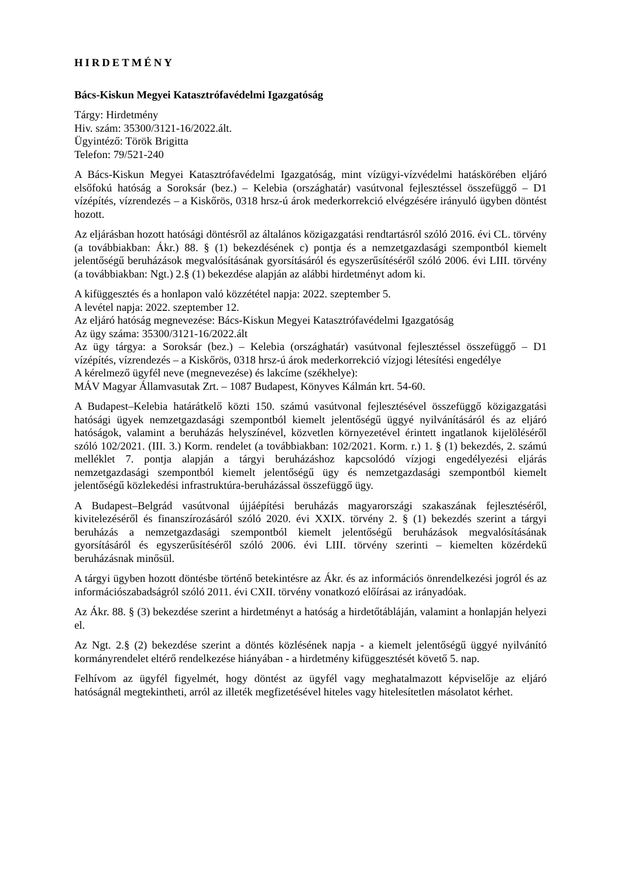HIRDETMÉNY
Bács-Kiskun Megyei Katasztrófavédelmi Igazgatóság
Tárgy: Hirdetmény
Hiv. szám: 35300/3121-16/2022.ált.
Ügyintéző: Török Brigitta
Telefon: 79/521-240
A Bács-Kiskun Megyei Katasztrófavédelmi Igazgatóság, mint vízügyi-vízvédelmi hatáskörében eljáró elsőfokú hatóság a Soroksár (bez.) – Kelebia (országhatár) vasútvonal fejlesztéssel összefüggő – D1 vízépítés, vízrendezés – a Kiskőrös, 0318 hrsz-ú árok mederkorrekció elvégzésére irányuló ügyben döntést hozott.
Az eljárásban hozott hatósági döntésről az általános közigazgatási rendtartásról szóló 2016. évi CL. törvény (a továbbiakban: Ákr.) 88. § (1) bekezdésének c) pontja és a nemzetgazdasági szempontból kiemelt jelentőségű beruházások megvalósításának gyorsításáról és egyszerűsítéséről szóló 2006. évi LIII. törvény (a továbbiakban: Ngt.) 2.§ (1) bekezdése alapján az alábbi hirdetményt adom ki.
A kifüggesztés és a honlapon való közzététel napja: 2022. szeptember 5.
A levétel napja: 2022. szeptember 12.
Az eljáró hatóság megnevezése: Bács-Kiskun Megyei Katasztrófavédelmi Igazgatóság
Az ügy száma: 35300/3121-16/2022.ált
Az ügy tárgya: a Soroksár (bez.) – Kelebia (országhatár) vasútvonal fejlesztéssel összefüggő – D1 vízépítés, vízrendezés – a Kiskőrös, 0318 hrsz-ú árok mederkorrekció vízjogi létesítési engedélye
A kérelmező ügyfél neve (megnevezése) és lakcíme (székhelye):
MÁV Magyar Államvasutak Zrt. – 1087 Budapest, Könyves Kálmán krt. 54-60.
A Budapest–Kelebia határátkelő közti 150. számú vasútvonal fejlesztésével összefüggő közigazgatási hatósági ügyek nemzetgazdasági szempontból kiemelt jelentőségű üggyé nyilvánításáról és az eljáró hatóságok, valamint a beruházás helyszínével, közvetlen környezetével érintett ingatlanok kijelöléséről szóló 102/2021. (III. 3.) Korm. rendelet (a továbbiakban: 102/2021. Korm. r.) 1. § (1) bekezdés, 2. számú melléklet 7. pontja alapján a tárgyi beruházáshoz kapcsolódó vízjogi engedélyezési eljárás nemzetgazdasági szempontból kiemelt jelentőségű ügy és nemzetgazdasági szempontból kiemelt jelentőségű közlekedési infrastruktúra-beruházással összefüggő ügy.
A Budapest–Belgrád vasútvonal újjáépítési beruházás magyarországi szakaszának fejlesztéséről, kivitelezéséről és finanszírozásáról szóló 2020. évi XXIX. törvény 2. § (1) bekezdés szerint a tárgyi beruházás a nemzetgazdasági szempontból kiemelt jelentőségű beruházások megvalósításának gyorsításáról és egyszerűsítéséről szóló 2006. évi LIII. törvény szerinti – kiemelten közérdekű beruházásnak minősül.
A tárgyi ügyben hozott döntésbe történő betekintésre az Ákr. és az információs önrendelkezési jogról és az információszabadságról szóló 2011. évi CXII. törvény vonatkozó előírásai az irányadóak.
Az Ákr. 88. § (3) bekezdése szerint a hirdetményt a hatóság a hirdetőtábláján, valamint a honlapján helyezi el.
Az Ngt. 2.§ (2) bekezdése szerint a döntés közlésének napja - a kiemelt jelentőségű üggyé nyilvánító kormányrendelet eltérő rendelkezése hiányában - a hirdetmény kifüggesztését követő 5. nap.
Felhívom az ügyfél figyelmét, hogy döntést az ügyfél vagy meghatalmazott képviselője az eljáró hatóságnál megtekintheti, arról az illeték megfizetésével hiteles vagy hitelesítetlen másolatot kérhet.